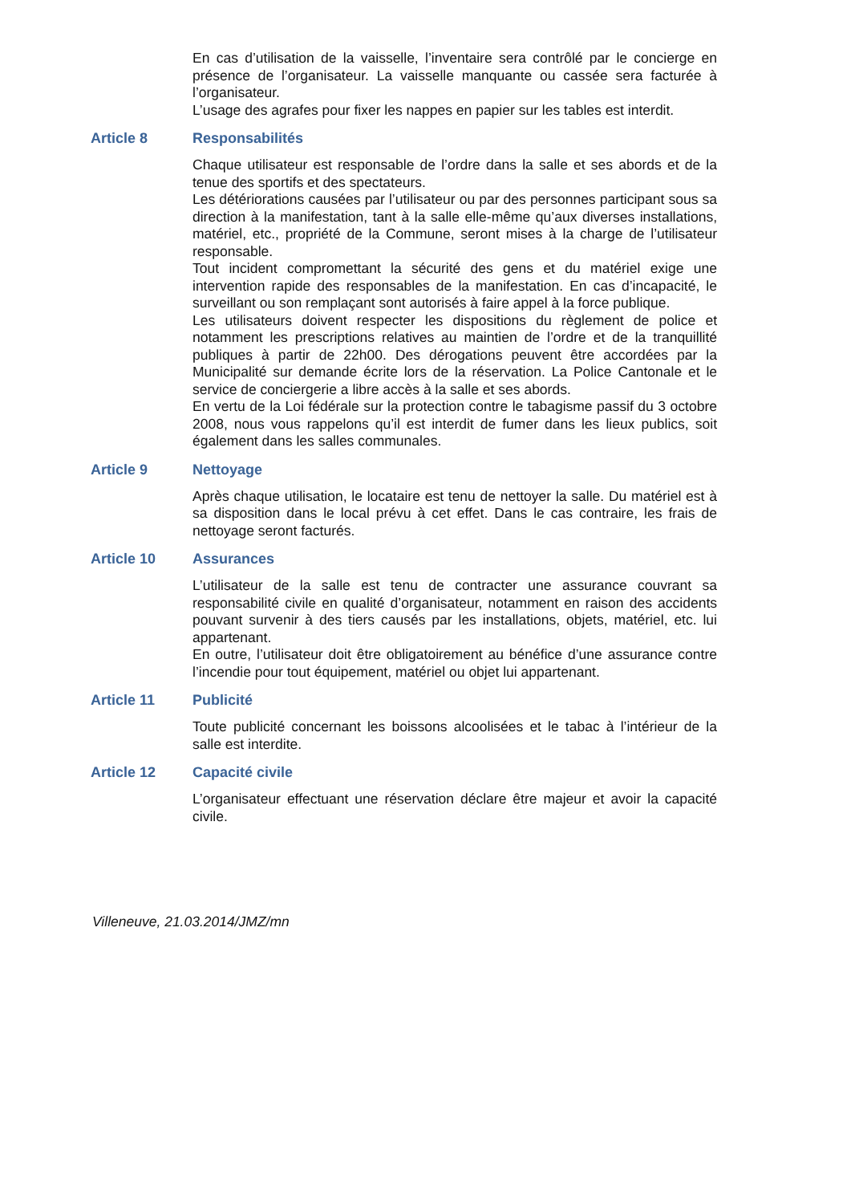En cas d’utilisation de la vaisselle, l’inventaire sera contrôlé par le concierge en présence de l’organisateur. La vaisselle manquante ou cassée sera facturée à l’organisateur.
L’usage des agrafes pour fixer les nappes en papier sur les tables est interdit.
Article 8 Responsabilités
Chaque utilisateur est responsable de l’ordre dans la salle et ses abords et de la tenue des sportifs et des spectateurs.
Les détériorations causées par l’utilisateur ou par des personnes participant sous sa direction à la manifestation, tant à la salle elle-même qu’aux diverses installations, matériel, etc., propriété de la Commune, seront mises à la charge de l’utilisateur responsable.
Tout incident compromettant la sécurité des gens et du matériel exige une intervention rapide des responsables de la manifestation. En cas d’incapacité, le surveillant ou son remplaçant sont autorisés à faire appel à la force publique.
Les utilisateurs doivent respecter les dispositions du règlement de police et notamment les prescriptions relatives au maintien de l’ordre et de la tranquillité publiques à partir de 22h00. Des dérogations peuvent être accordées par la Municipalité sur demande écrite lors de la réservation. La Police Cantonale et le service de conciergerie a libre accès à la salle et ses abords.
En vertu de la Loi fédérale sur la protection contre le tabagisme passif du 3 octobre 2008, nous vous rappelons qu’il est interdit de fumer dans les lieux publics, soit également dans les salles communales.
Article 9 Nettoyage
Après chaque utilisation, le locataire est tenu de nettoyer la salle. Du matériel est à sa disposition dans le local prévu à cet effet. Dans le cas contraire, les frais de nettoyage seront facturés.
Article 10 Assurances
L’utilisateur de la salle est tenu de contracter une assurance couvrant sa responsabilité civile en qualité d’organisateur, notamment en raison des accidents pouvant survenir à des tiers causés par les installations, objets, matériel, etc. lui appartenant.
En outre, l’utilisateur doit être obligatoirement au bénéfice d’une assurance contre l’incendie pour tout équipement, matériel ou objet lui appartenant.
Article 11 Publicité
Toute publicité concernant les boissons alcoolisées et le tabac à l’intérieur de la salle est interdite.
Article 12 Capacité civile
L’organisateur effectuant une réservation déclare être majeur et avoir la capacité civile.
Villeneuve, 21.03.2014/JMZ/mn